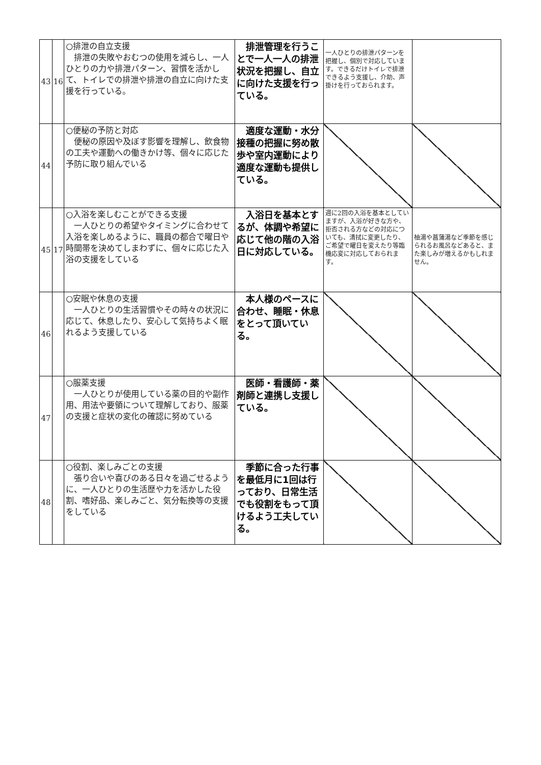| 43 | 16 | ○排泄の自立支援 排泄の失敗やおむつの使用を減らし、一人ひとりの力や排泄パターン、習慣を活かして、トイレでの排泄や排泄の自立に向けた支援を行っている。 | 排泄管理を行うことで一人一人の排泄状況を把握し、自立に向けた支援を行っている。 | 一人ひとりの排泄パターンを把握し、個別で対応しています。できるだけトイレで排泄できるよう支援し、介助、声掛けを行っておられます。 | |
| 44 | | ○便秘の予防と対応 便秘の原因や及ぼす影響を理解し、飲食物の工夫や運動への働きかけ等、個々に応じた予防に取り組んでいる | 適度な運動・水分接種の把握に努め散歩や室内運動により適度な運動も提供している。 | | |
| 45 | 17 | ○入浴を楽しむことができる支援 一人ひとりの希望やタイミングに合わせて入浴を楽しめるように、職員の都合で曜日や時間帯を決めてしまわずに、個々に応じた入浴の支援をしている | 入浴日を基本とするが、体調や希望に応じて他の階の入浴日に対応している。 | 週に2回の入浴を基本としていますが、入浴が好きな方や、拒否される方などの対応についても、清拭に変更したり、ご希望で曜日を変えたり等臨機応変に対応しておられます。 | 柚湯や菖蒲湯など季節を感じられるお風呂などあると、また楽しみが増えるかもしれません。 |
| 46 | | ○安眠や休息の支援 一人ひとりの生活習慣やその時々の状況に応じて、休息したり、安心して気持ちよく眠れるよう支援している | 本人様のペースに合わせ、睡眠・休息をとって頂いている。 | | |
| 47 | | ○服薬支援 一人ひとりが使用している薬の目的や副作用、用法や要領について理解しており、服薬の支援と症状の変化の確認に努めている | 医師・看護師・薬剤師と連携し支援している。 | | |
| 48 | | ○役割、楽しみごとの支援 張り合いや喜びのある日々を過ごせるように、一人ひとりの生活歴や力を活かした役割、嗜好品、楽しみごと、気分転換等の支援をしている | 季節に合った行事を最低月に1回は行っており、日常生活でも役割をもって頂けるよう工夫している。 | | |